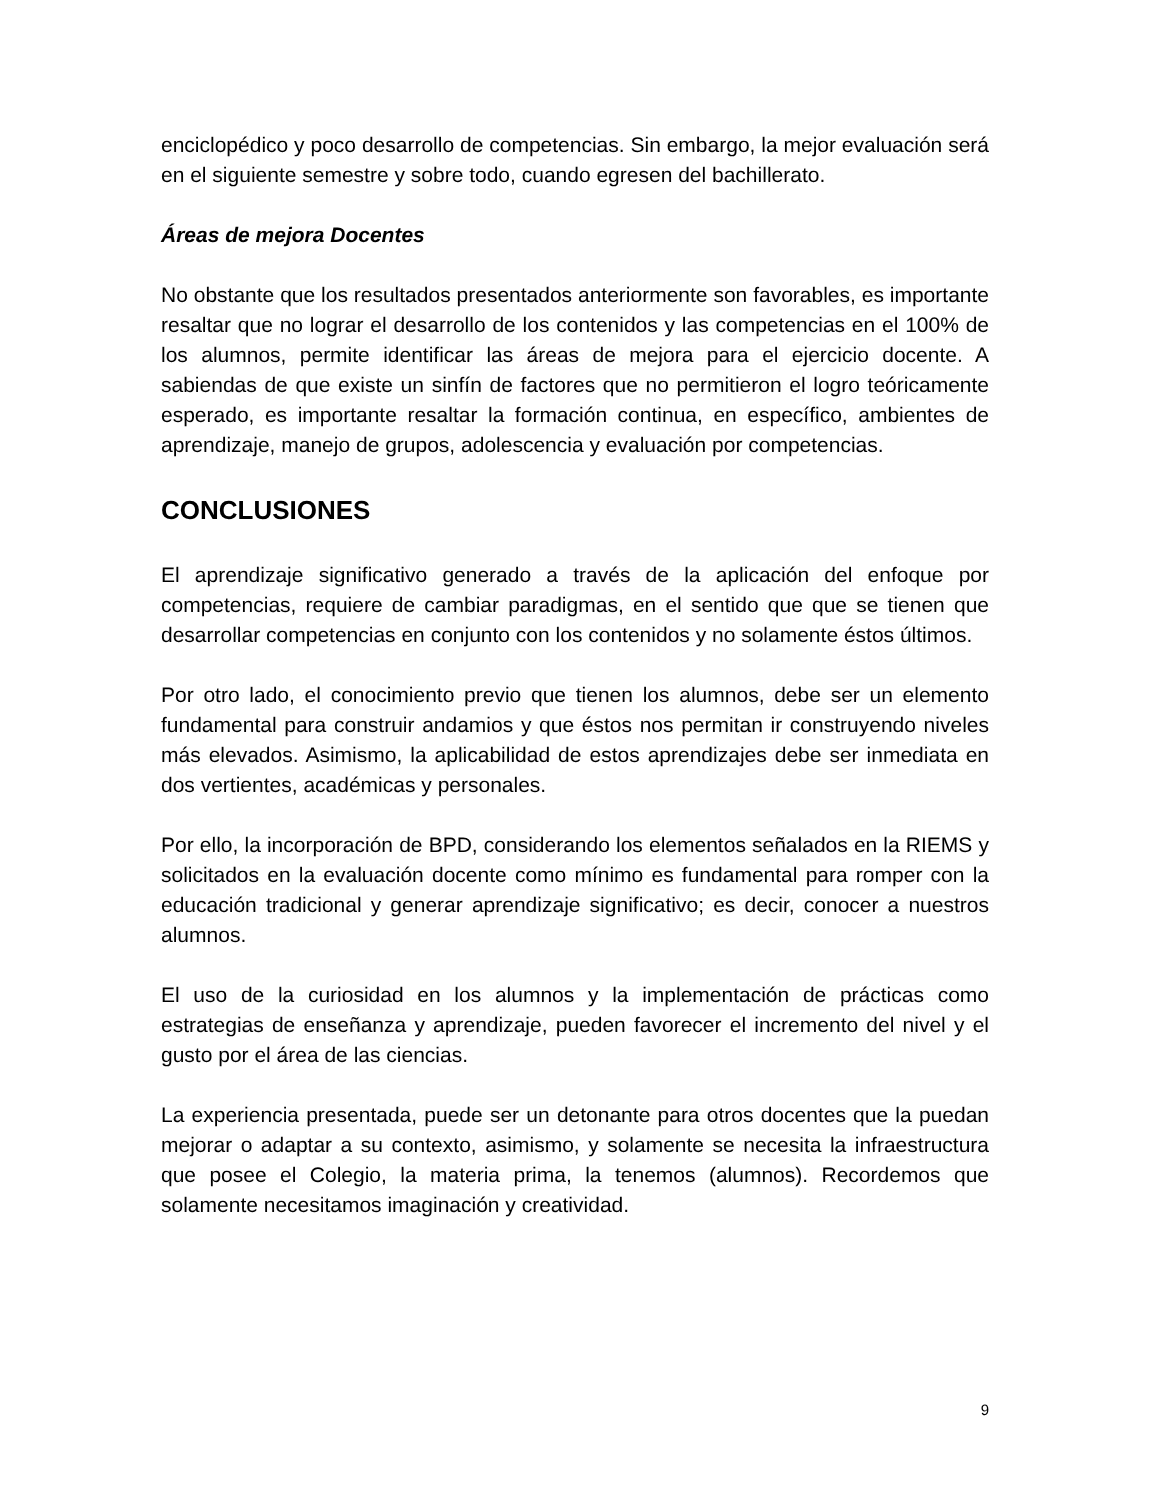enciclopédico y poco desarrollo de competencias. Sin embargo, la mejor evaluación será en el siguiente semestre y sobre todo, cuando egresen del bachillerato.
Áreas de mejora Docentes
No obstante que los resultados presentados anteriormente son favorables, es importante resaltar que no lograr el desarrollo de los contenidos y las competencias en el 100% de los alumnos, permite identificar las áreas de mejora para el ejercicio docente. A sabiendas de que existe un sinfín de factores que no permitieron el logro teóricamente esperado, es importante resaltar la formación continua, en específico, ambientes de aprendizaje, manejo de grupos, adolescencia y evaluación por competencias.
CONCLUSIONES
El aprendizaje significativo generado a través de la aplicación del enfoque por competencias, requiere de cambiar paradigmas, en el sentido que que se tienen que desarrollar competencias en conjunto con los contenidos y no solamente éstos últimos.
Por otro lado, el conocimiento previo que tienen los alumnos, debe ser un elemento fundamental para construir andamios y que éstos nos permitan ir construyendo niveles más elevados. Asimismo, la aplicabilidad de estos aprendizajes debe ser inmediata en dos vertientes, académicas y personales.
Por ello, la incorporación de BPD, considerando los elementos señalados en la RIEMS y solicitados en la evaluación docente como mínimo es fundamental para romper con la educación tradicional y generar aprendizaje significativo; es decir, conocer a nuestros alumnos.
El uso de la curiosidad en los alumnos y la implementación de prácticas como estrategias de enseñanza y aprendizaje, pueden favorecer el incremento del nivel y el gusto por el área de las ciencias.
La experiencia presentada, puede ser un detonante para otros docentes que la puedan mejorar o adaptar a su contexto, asimismo, y solamente se necesita la infraestructura que posee el Colegio, la materia prima, la tenemos (alumnos). Recordemos que solamente necesitamos imaginación y creatividad.
9